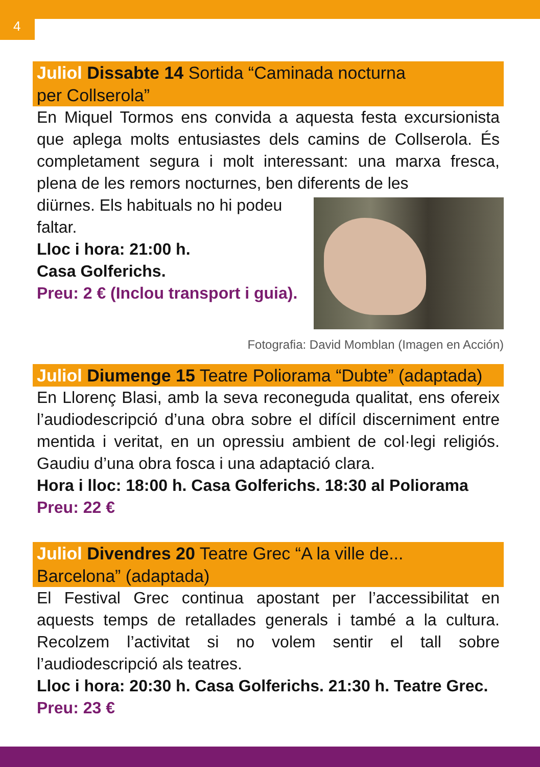4
Juliol Dissabte 14 Sortida “Caminada nocturna
per Collserola”
En Miquel Tormos ens convida a aquesta festa excursionista que aplega molts entusiastes dels camins de Collserola. És completament segura i molt interessant: una marxa fresca, plena de les remors nocturnes, ben diferents de les
diürnes. Els habituals no hi podeu faltar.
Lloc i hora: 21:00 h.
Casa Golferichs.
Preu: 2 € (Inclou transport i guia).
Fotografia: David Momblan (Imagen en Acción)
Juliol Diumenge 15 Teatre Poliorama “Dubte” (adaptada)
En Llorenç Blasi, amb la seva reconeguda qualitat, ens ofereix l’audiodescripció d’una obra sobre el difícil discerniment entre mentida i veritat, en un opressiu ambient de col·legi religiós. Gaudiu d’una obra fosca i una adaptació clara.
Hora i lloc: 18:00 h. Casa Golferichs. 18:30 al Poliorama
Preu: 22 €
Juliol Divendres 20 Teatre Grec “A la ville de...
Barcelona” (adaptada)
El Festival Grec continua apostant per l’accessibilitat en aquests temps de retallades generals i també a la cultura. Recolzem l’activitat si no volem sentir el tall sobre l’audiodescripció als teatres.
Lloc i hora: 20:30 h. Casa Golferichs. 21:30 h. Teatre Grec.
Preu: 23 €